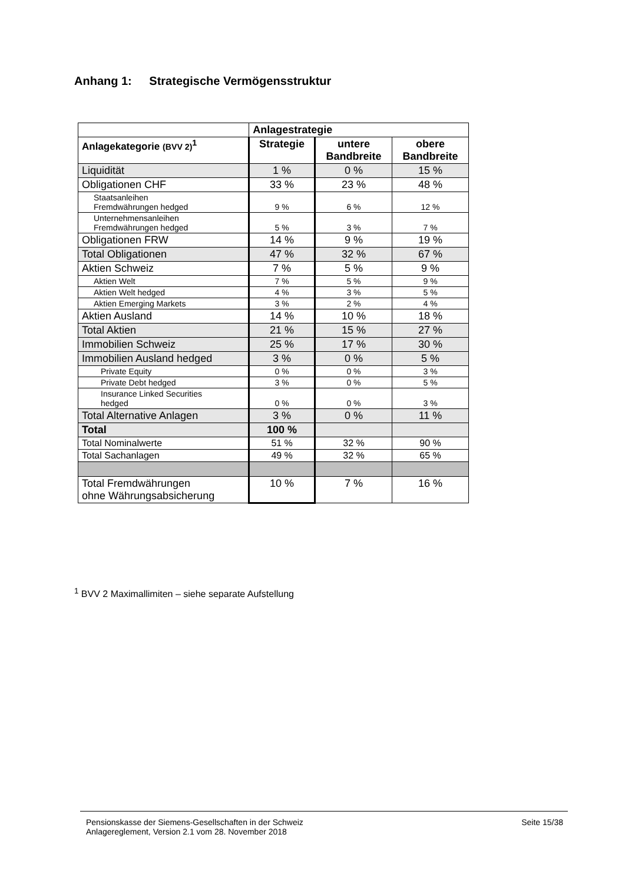Anhang 1: Strategische Vermögensstruktur
| | Anlagestrategie | | |
| --- | --- | --- | --- |
| Anlagekategorie (BVV 2)<sup>1</sup> | Strategie | untere Bandbreite | obere Bandbreite |
| Liquidität | 1 % | 0 % | 15 % |
| Obligationen CHF | 33 % | 23 % | 48 % |
| Staatsanleihen Fremdwährungen hedged | 9 % | 6 % | 12 % |
| Unternehmensanleihen Fremdwährungen hedged | 5 % | 3 % | 7 % |
| Obligationen FRW | 14 % | 9 % | 19 % |
| Total Obligationen | 47 % | 32 % | 67 % |
| Aktien Schweiz | 7 % | 5 % | 9 % |
| Aktien Welt | 7 % | 5 % | 9 % |
| Aktien Welt hedged | 4 % | 3 % | 5 % |
| Aktien Emerging Markets | 3 % | 2 % | 4 % |
| Aktien Ausland | 14 % | 10 % | 18 % |
| Total Aktien | 21 % | 15 % | 27 % |
| Immobilien Schweiz | 25 % | 17 % | 30 % |
| Immobilien Ausland hedged | 3 % | 0 % | 5 % |
| Private Equity | 0 % | 0 % | 3 % |
| Private Debt hedged | 3 % | 0 % | 5 % |
| Insurance Linked Securities hedged | 0 % | 0 % | 3 % |
| Total Alternative Anlagen | 3 % | 0 % | 11 % |
| Total | 100 % | | |
| Total Nominalwerte | 51 % | 32 % | 90 % |
| Total Sachanlagen | 49 % | 32 % | 65 % |
| Total Fremdwährungen ohne Währungsabsicherung | 10 % | 7 % | 16 % |
<sup>1</sup> BVV 2 Maximallimiten – siehe separate Aufstellung
Pensionskasse der Siemens-Gesellschaften in der Schweiz
Anlagereglement, Version 2.1 vom 28. November 2018
Seite 15/38